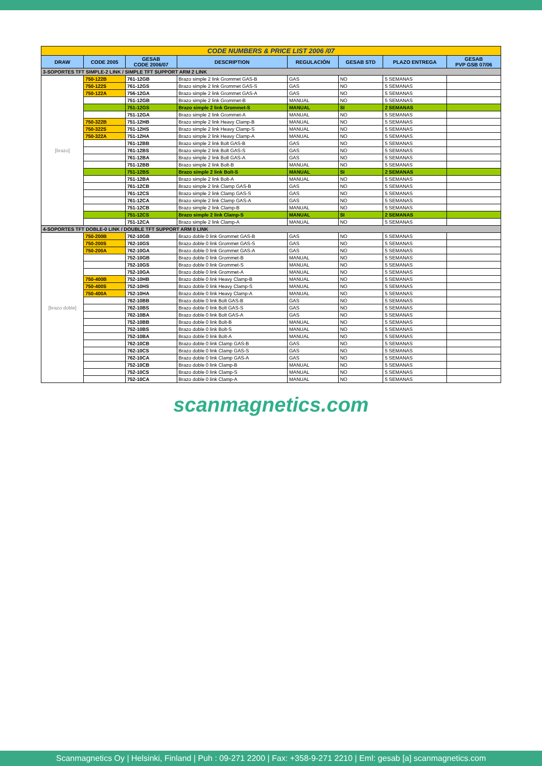| CODE NUMBERS & PRICE LIST 2006 /07 | | | | | | | |
| --- | --- | --- | --- | --- | --- | --- | --- |
| DRAW | CODE 2005 | GESAB CODE 2006/07 | DESCRIPTION | REGULACIÓN | GESAB STD | PLAZO ENTREGA | GESAB PVP GSB 07/06 |
| 3-SOPORTES TFT SIMPLE-2 LINK / SIMPLE TFT SUPPORT ARM 2 LINK | | | | | | | |
| [brazo] | 750-122B | 761-12GB | Brazo simple 2 link Grommet GAS-B | GAS | NO | 5 SEMANAS | |
| | 750-122S | 761-12GS | Brazo simple 2 link Grommet GAS-S | GAS | NO | 5 SEMANAS | |
| | 750-122A | 756-12GA | Brazo simple 2 link Grommet GAS-A | GAS | NO | 5 SEMANAS | |
| | | 751-12GB | Brazo simple 2 link Grommet-B | MANUAL | NO | 5 SEMANAS | |
| | | 751-12GS | Brazo simple 2 link Grommet-S | MANUAL | SI | 2 SEMANAS | |
| | | 751-12GA | Brazo simple 2 link Grommet-A | MANUAL | NO | 5 SEMANAS | |
| | 750-322B | 751-12HB | Brazo simple 2 link Heavy Clamp-B | MANUAL | NO | 5 SEMANAS | |
| | 750-322S | 751-12HS | Brazo simple 2 link Heavy Clamp-S | MANUAL | NO | 5 SEMANAS | |
| | 750-322A | 751-12HA | Brazo simple 2 link Heavy Clamp-A | MANUAL | NO | 5 SEMANAS | |
| | | 761-12BB | Brazo simple 2 link Bolt GAS-B | GAS | NO | 5 SEMANAS | |
| | | 761-12BS | Brazo simple 2 link Bolt GAS-S | GAS | NO | 5 SEMANAS | |
| | | 761-12BA | Brazo simple 2 link Bolt GAS-A | GAS | NO | 5 SEMANAS | |
| | | 751-12BB | Brazo simple 2 link Bolt-B | MANUAL | NO | 5 SEMANAS | |
| | | 751-12BS | Brazo simple 2 link Bolt-S | MANUAL | SI | 2 SEMANAS | |
| | | 751-12BA | Brazo simple 2 link Bolt-A | MANUAL | NO | 5 SEMANAS | |
| | | 761-12CB | Brazo simple 2 link Clamp GAS-B | GAS | NO | 5 SEMANAS | |
| | | 761-12CS | Brazo simple 2 link Clamp GAS-S | GAS | NO | 5 SEMANAS | |
| | | 761-12CA | Brazo simple 2 link Clamp GAS-A | GAS | NO | 5 SEMANAS | |
| | | 751-12CB | Brazo simple 2 link Clamp-B | MANUAL | NO | 5 SEMANAS | |
| | | 751-12CS | Brazo simple 2 link Clamp-S | MANUAL | SI | 2 SEMANAS | |
| | | 751-12CA | Brazo simple 2 link Clamp-A | MANUAL | NO | 5 SEMANAS | |
| 4-SOPORTES TFT DOBLE-0 LINK / DOUBLE TFT SUPPORT ARM 0 LINK | | | | | | | |
| [brazo doble] | 750-200B | 762-10GB | Brazo doble 0 link Grommet GAS-B | GAS | NO | 5 SEMANAS | |
| | 750-200S | 762-10GS | Brazo doble 0 link Grommet GAS-S | GAS | NO | 5 SEMANAS | |
| | 750-200A | 762-10GA | Brazo doble 0 link Grommet GAS-A | GAS | NO | 5 SEMANAS | |
| | | 752-10GB | Brazo doble 0 link Grommet-B | MANUAL | NO | 5 SEMANAS | |
| | | 752-10GS | Brazo doble 0 link Grommet-S | MANUAL | NO | 5 SEMANAS | |
| | | 752-10GA | Brazo doble 0 link Grommet-A | MANUAL | NO | 5 SEMANAS | |
| | 750-400B | 752-10HB | Brazo doble 0 link Heavy Clamp-B | MANUAL | NO | 5 SEMANAS | |
| | 750-400S | 752-10HS | Brazo doble 0 link Heavy Clamp-S | MANUAL | NO | 5 SEMANAS | |
| | 750-400A | 752-10HA | Brazo doble 0 link Heavy Clamp-A | MANUAL | NO | 5 SEMANAS | |
| | | 762-10BB | Brazo doble 0 link Bolt GAS-B | GAS | NO | 5 SEMANAS | |
| | | 762-10BS | Brazo doble 0 link Bolt GAS-S | GAS | NO | 5 SEMANAS | |
| | | 762-10BA | Brazo doble 0 link Bolt GAS-A | GAS | NO | 5 SEMANAS | |
| | | 752-10BB | Brazo doble 0 link Bolt-B | MANUAL | NO | 5 SEMANAS | |
| | | 752-10BS | Brazo doble 0 link Bolt-S | MANUAL | NO | 5 SEMANAS | |
| | | 752-10BA | Brazo doble 0 link Bolt-A | MANUAL | NO | 5 SEMANAS | |
| | | 762-10CB | Brazo doble 0 link Clamp GAS-B | GAS | NO | 5 SEMANAS | |
| | | 762-10CS | Brazo doble 0 link Clamp GAS-S | GAS | NO | 5 SEMANAS | |
| | | 762-10CA | Brazo doble 0 link Clamp GAS-A | GAS | NO | 5 SEMANAS | |
| | | 752-10CB | Brazo doble 0 link Clamp-B | MANUAL | NO | 5 SEMANAS | |
| | | 752-10CS | Brazo doble 0 link Clamp-S | MANUAL | NO | 5 SEMANAS | |
| | | 752-10CA | Brazo doble 0 link Clamp-A | MANUAL | NO | 5 SEMANAS | |
scanmagnetics.com
Scanmagnetics Oy | Helsinki, Finland | Puh : 09-271 2200 | Fax: +358-9-271 2210 | Eml: gesab [a] scanmagnetics.com